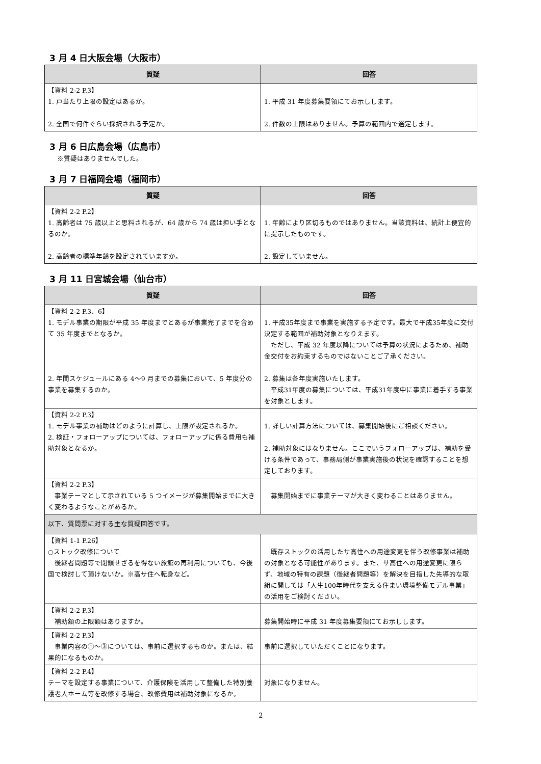3 月 4 日大阪会場（大阪市）
| 質疑 | 回答 |
| --- | --- |
| 【資料 2-2 P.3】 1. 戸当たり上限の設定はあるか。 2. 全国で何件ぐらい採択される予定か。 | 1. 平成 31 年度募集要領にてお示しします。 2. 件数の上限はありません。予算の範囲内で選定します。 |
3 月 6 日広島会場（広島市）
※質疑はありませんでした。
3 月 7 日福岡会場（福岡市）
| 質疑 | 回答 |
| --- | --- |
| 【資料 2-2 P.2】 1. 高齢者は 75 歳以上と思料されるが、64 歳から 74 歳は担い手となるのか。 2. 高齢者の標準年齢を設定されていますか。 | 1. 年齢により区切るものではありません。当該資料は、統計上便宜的に提示したものです。 2. 設定していません。 |
3 月 11 日宮城会場（仙台市）
| 質疑 | 回答 |
| --- | --- |
| 【資料 2-2 P.3、6】 1. モデル事業の期限が平成 35 年度までとあるが事業完了までを含めて 35 年度までとなるか。 2. 年間スケジュールにある 4～9 月までの募集において、5 年度分の事業を募集するのか。 | 1. 平成35年度まで事業を実施する予定です。最大で平成35年度に交付決定する範囲が補助対象となりえます。 ただし、平成 32 年度以降については予算の状況によるため、補助金交付をお約束するものではないことご了承ください。 2. 募集は各年度実施いたします。 平成31年度の募集については、平成31年度中に事業に着手する事業を対象とします。 |
| 【資料 2-2 P.3】 1. モデル事業の補助はどのように計算し、上限が設定されるか。 2. 検証・フォローアップについては、フォローアップに係る費用も補助対象となるか。 | 1. 詳しい計算方法については、募集開始後にご相談ください。 2. 補助対象にはなりません。ここでいうフォローアップは、補助を受ける条件であって、事務局側が事業実施後の状況を確認することを想定しております。 |
| 【資料 2-2 P.3】 事業テーマとして示されている 5 つイメージが募集開始までに大きく変わるようなことがあるか。 | 募集開始までに事業テーマが大きく変わることはありません。 |
| 以下、質問票に対する主な質疑回答です。 | |
| 【資料 1-1 P.26】 ○ストック改修について 後継者問題等で閉鎖せざるを得ない旅館の再利用についても、今後国で検討して頂けないか。※高サ住へ転身など。 | 既存ストックの活用したサ高住への用途変更を伴う改修事業は補助の対象となる可能性があります。また、サ高住への用途変更に限らず、地域の特有の課題（後継者問題等）を解決を目指した先導的な取組に関しては「人生100年時代を支える住まい環境整備モデル事業」の活用をご検討ください。 |
| 【資料 2-2 P.3】 補助額の上限額はありますか。 | 募集開始時に平成 31 年度募集要領にてお示しします。 |
| 【資料 2-2 P.3】 事業内容の①～③については、事前に選択するものか。または、結果的になるものか。 | 事前に選択していただくことになります。 |
| 【資料 2-2 P.4】 テーマを設定する事業について、介護保険を活用して整備した特別養護老人ホーム等を改修する場合、改修費用は補助対象になるか。 | 対象になりません。 |
2